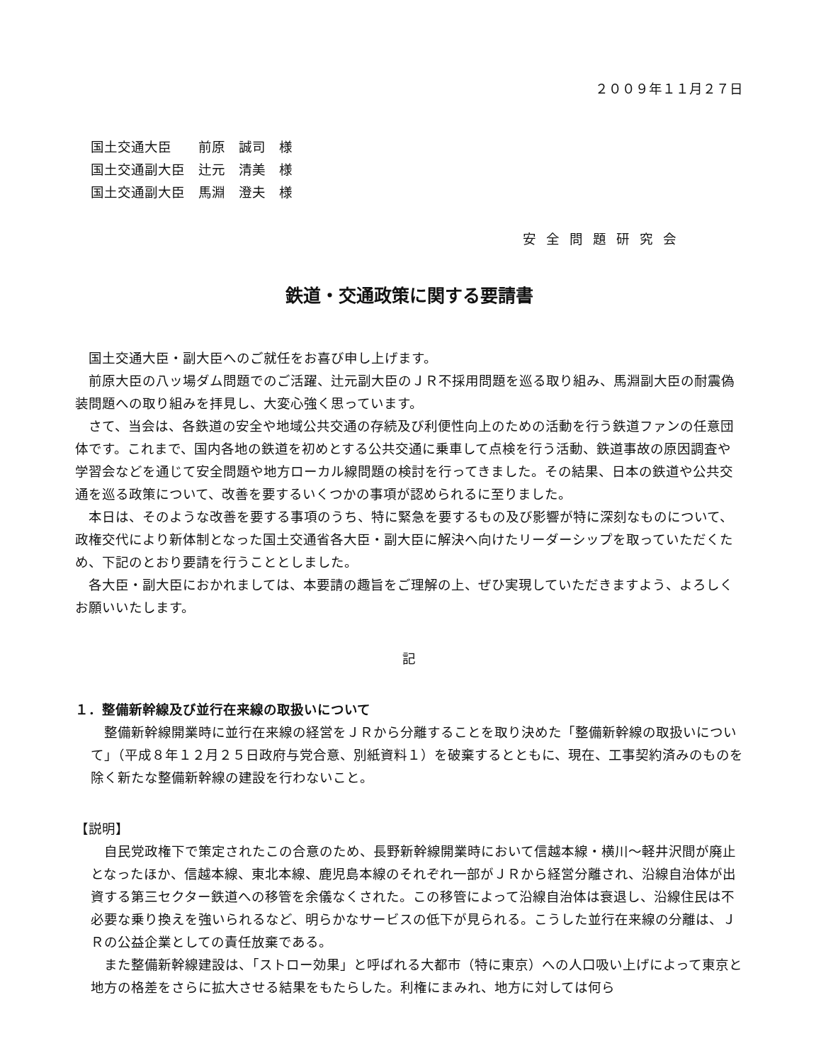２００９年１１月２７日
国土交通大臣　　前原　誠司　様
国土交通副大臣　辻元　清美　様
国土交通副大臣　馬淵　澄夫　様
安全問題研究会
鉄道・交通政策に関する要請書
国土交通大臣・副大臣へのご就任をお喜び申し上げます。
前原大臣の八ッ場ダム問題でのご活躍、辻元副大臣のＪＲ不採用問題を巡る取り組み、馬淵副大臣の耐震偽装問題への取り組みを拝見し、大変心強く思っています。
さて、当会は、各鉄道の安全や地域公共交通の存続及び利便性向上のための活動を行う鉄道ファンの任意団体です。これまで、国内各地の鉄道を初めとする公共交通に乗車して点検を行う活動、鉄道事故の原因調査や学習会などを通じて安全問題や地方ローカル線問題の検討を行ってきました。その結果、日本の鉄道や公共交通を巡る政策について、改善を要するいくつかの事項が認められるに至りました。
本日は、そのような改善を要する事項のうち、特に緊急を要するもの及び影響が特に深刻なものについて、政権交代により新体制となった国土交通省各大臣・副大臣に解決へ向けたリーダーシップを取っていただくため、下記のとおり要請を行うこととしました。
各大臣・副大臣におかれましては、本要請の趣旨をご理解の上、ぜひ実現していただきますよう、よろしくお願いいたします。
記
１．整備新幹線及び並行在来線の取扱いについて
整備新幹線開業時に並行在来線の経営をＪＲから分離することを取り決めた「整備新幹線の取扱いについて」（平成８年１２月２５日政府与党合意、別紙資料１）を破棄するとともに、現在、工事契約済みのものを除く新たな整備新幹線の建設を行わないこと。
【説明】
自民党政権下で策定されたこの合意のため、長野新幹線開業時において信越本線・横川～軽井沢間が廃止となったほか、信越本線、東北本線、鹿児島本線のそれぞれ一部がＪＲから経営分離され、沿線自治体が出資する第三セクター鉄道への移管を余儀なくされた。この移管によって沿線自治体は衰退し、沿線住民は不必要な乗り換えを強いられるなど、明らかなサービスの低下が見られる。こうした並行在来線の分離は、ＪＲの公益企業としての責任放棄である。
また整備新幹線建設は、「ストロー効果」と呼ばれる大都市（特に東京）への人口吸い上げによって東京と地方の格差をさらに拡大させる結果をもたらした。利権にまみれ、地方に対しては何ら